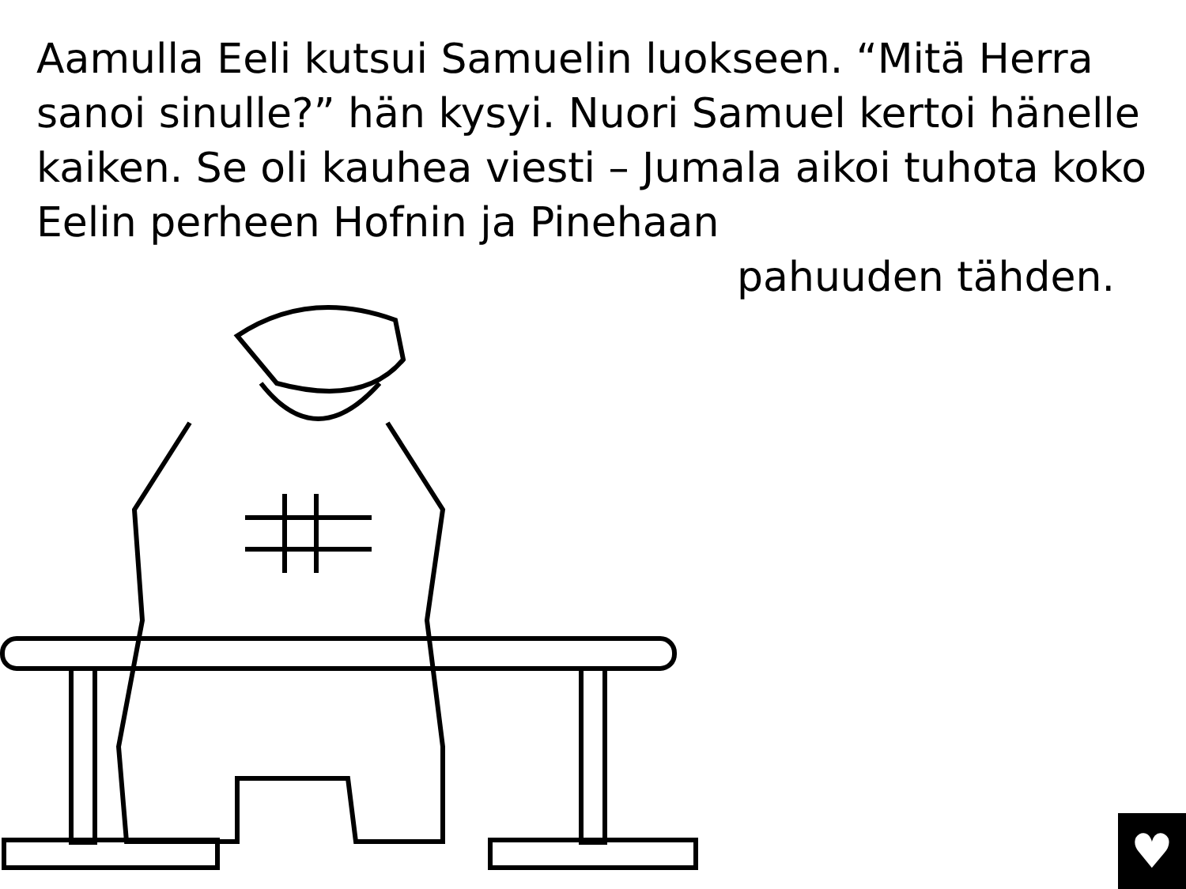Aamulla Eeli kutsui Samuelin luokseen. “Mitä Herra sanoi sinulle?” hän kysyi. Nuori Samuel kertoi hänelle kaiken. Se oli kauhea viesti – Jumala aikoi tuhota koko Eelin perheen Hofnin ja Pinehaan
pahuuden tähden.
♥